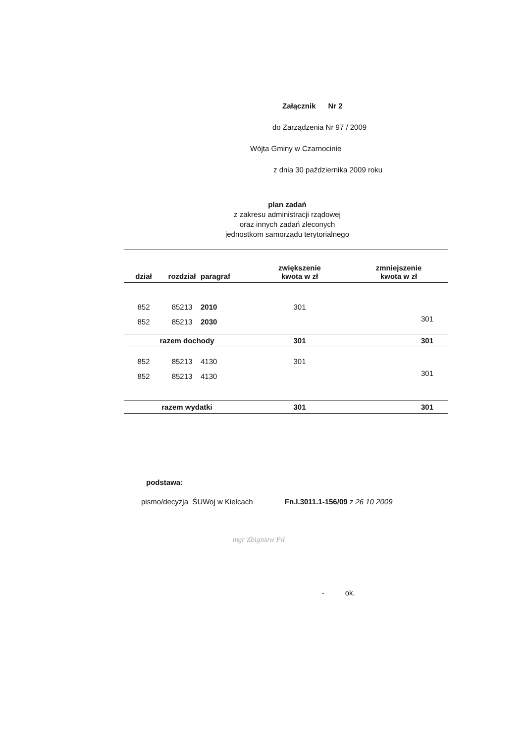Załącznik Nr 2
do Zarządzenia Nr 97 / 2009
Wójta Gminy w Czarnocinie
z dnia 30 października 2009 roku
plan zadań
z zakresu administracji rządowej
oraz innych zadań zleconych
jednostkom samorządu terytorialnego
| dział | rozdział | paragraf | zwiększenie kwota w zł | zmniejszenie kwota w zł |
| --- | --- | --- | --- | --- |
| 852 | 85213 | 2010 | 301 | |
| 852 | 85213 | 2030 | | 301 |
| razem dochody | | | 301 | 301 |
| 852 | 85213 | 4130 | 301 | |
| 852 | 85213 | 4130 | | 301 |
| razem wydatki | | | 301 | 301 |
podstawa:
pismo/decyzja ŚUWoj w Kielcach Fn.I.3011.1-156/09 z 26 10 2009
mgr Zbigniew Pił
- ok.